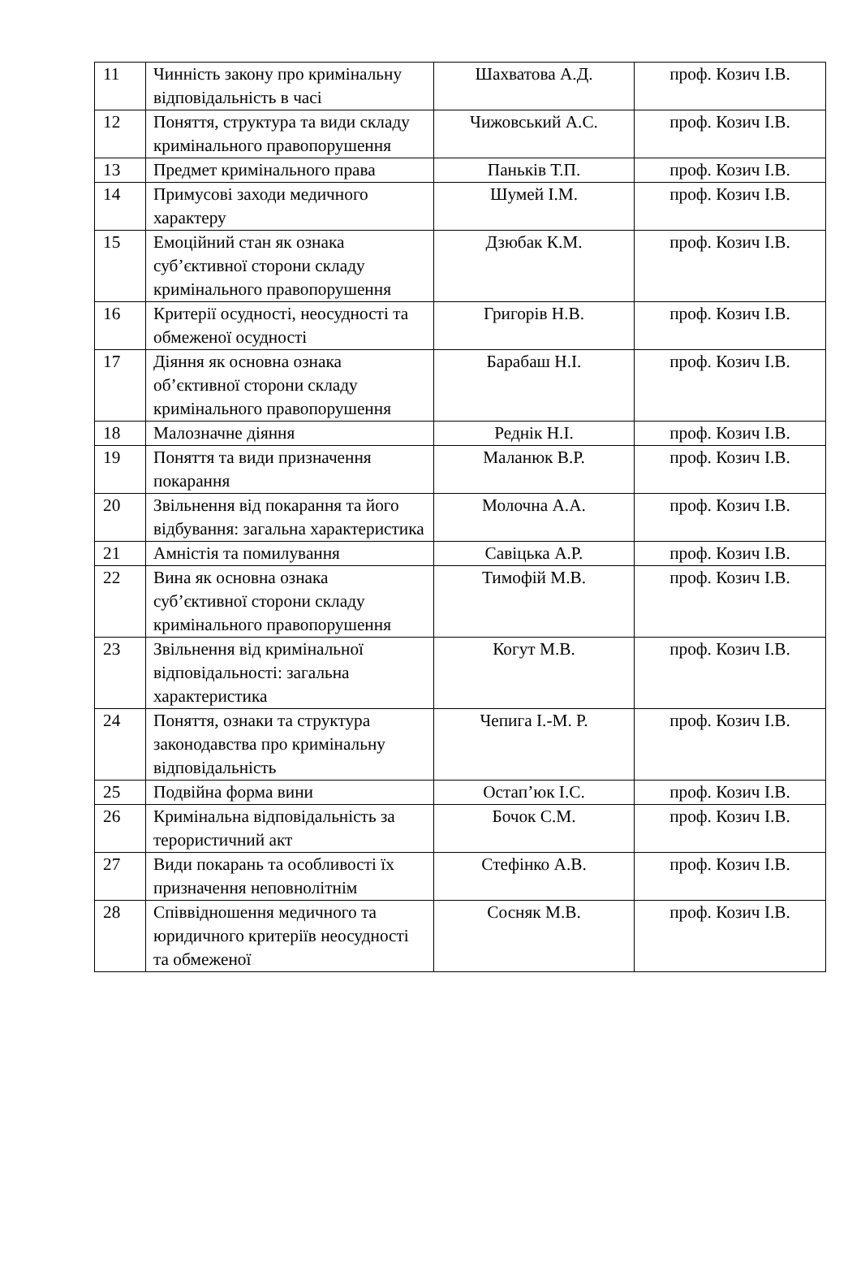| 11 | Чинність закону про кримінальну відповідальність в часі | Шахватова А.Д. | проф. Козич І.В. |
| 12 | Поняття, структура та види складу кримінального правопорушення | Чижовський А.С. | проф. Козич І.В. |
| 13 | Предмет кримінального права | Паньків Т.П. | проф. Козич І.В. |
| 14 | Примусові заходи медичного характеру | Шумей І.М. | проф. Козич І.В. |
| 15 | Емоційний стан як ознака суб’єктивної сторони складу кримінального правопорушення | Дзюбак К.М. | проф. Козич І.В. |
| 16 | Критерії осудності, неосудності та обмеженої осудності | Григорів Н.В. | проф. Козич І.В. |
| 17 | Діяння як основна ознака об’єктивної сторони складу кримінального правопорушення | Барабаш Н.І. | проф. Козич І.В. |
| 18 | Малозначне діяння | Реднік Н.І. | проф. Козич І.В. |
| 19 | Поняття та види призначення покарання | Маланюк В.Р. | проф. Козич І.В. |
| 20 | Звільнення від покарання та його відбування: загальна характеристика | Молочна А.А. | проф. Козич І.В. |
| 21 | Амністія та помилування | Савіцька А.Р. | проф. Козич І.В. |
| 22 | Вина як основна ознака суб’єктивної сторони складу кримінального правопорушення | Тимофій М.В. | проф. Козич І.В. |
| 23 | Звільнення від кримінальної відповідальності: загальна характеристика | Когут М.В. | проф. Козич І.В. |
| 24 | Поняття, ознаки та структура законодавства про кримінальну відповідальність | Чепига І.-М. Р. | проф. Козич І.В. |
| 25 | Подвійна форма вини | Остап’юк І.С. | проф. Козич І.В. |
| 26 | Кримінальна відповідальність за терористичний акт | Бочок С.М. | проф. Козич І.В. |
| 27 | Види покарань та особливості їх призначення неповнолітнім | Стефінко А.В. | проф. Козич І.В. |
| 28 | Співвідношення медичного та юридичного критеріїв неосудності та обмеженої | Сосняк М.В. | проф. Козич І.В. |